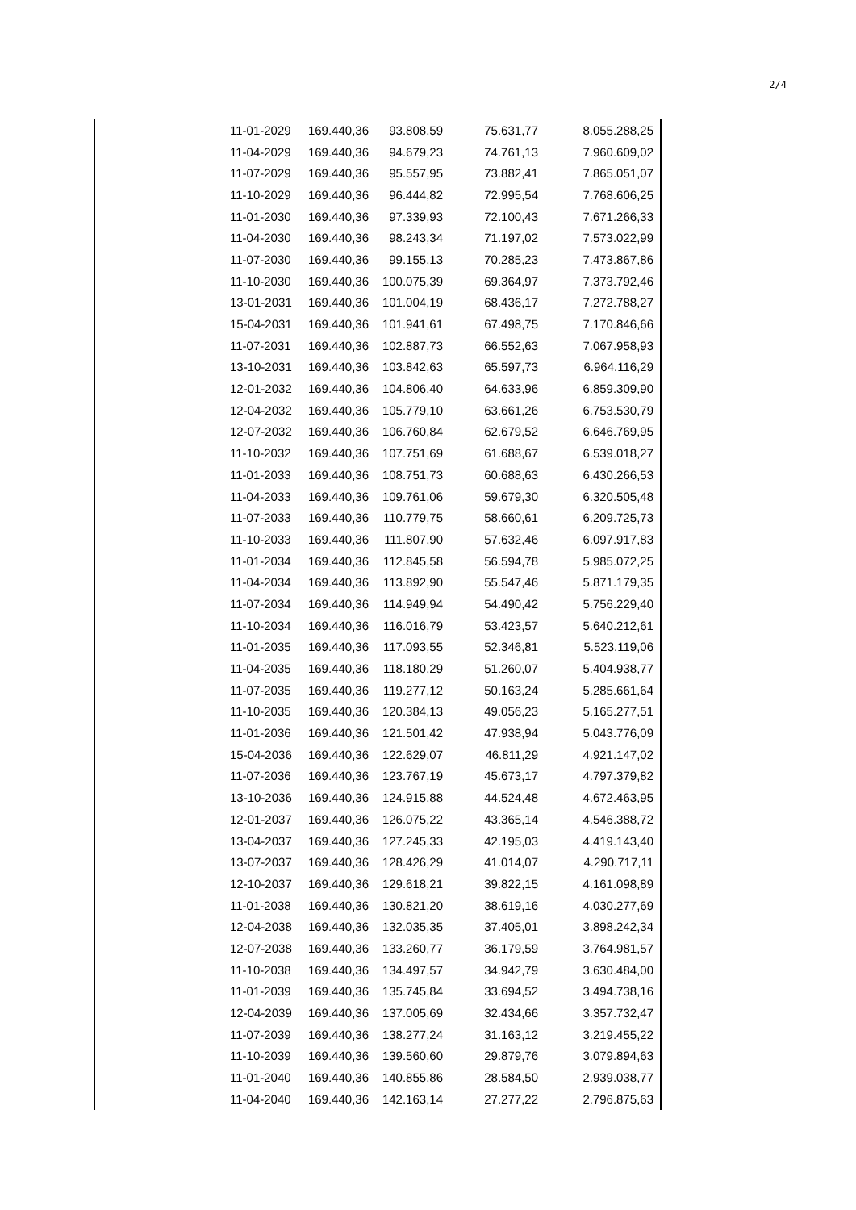2/4
| 11-01-2029 | 169.440,36 | 93.808,59 | 75.631,77 | 8.055.288,25 |
| 11-04-2029 | 169.440,36 | 94.679,23 | 74.761,13 | 7.960.609,02 |
| 11-07-2029 | 169.440,36 | 95.557,95 | 73.882,41 | 7.865.051,07 |
| 11-10-2029 | 169.440,36 | 96.444,82 | 72.995,54 | 7.768.606,25 |
| 11-01-2030 | 169.440,36 | 97.339,93 | 72.100,43 | 7.671.266,33 |
| 11-04-2030 | 169.440,36 | 98.243,34 | 71.197,02 | 7.573.022,99 |
| 11-07-2030 | 169.440,36 | 99.155,13 | 70.285,23 | 7.473.867,86 |
| 11-10-2030 | 169.440,36 | 100.075,39 | 69.364,97 | 7.373.792,46 |
| 13-01-2031 | 169.440,36 | 101.004,19 | 68.436,17 | 7.272.788,27 |
| 15-04-2031 | 169.440,36 | 101.941,61 | 67.498,75 | 7.170.846,66 |
| 11-07-2031 | 169.440,36 | 102.887,73 | 66.552,63 | 7.067.958,93 |
| 13-10-2031 | 169.440,36 | 103.842,63 | 65.597,73 | 6.964.116,29 |
| 12-01-2032 | 169.440,36 | 104.806,40 | 64.633,96 | 6.859.309,90 |
| 12-04-2032 | 169.440,36 | 105.779,10 | 63.661,26 | 6.753.530,79 |
| 12-07-2032 | 169.440,36 | 106.760,84 | 62.679,52 | 6.646.769,95 |
| 11-10-2032 | 169.440,36 | 107.751,69 | 61.688,67 | 6.539.018,27 |
| 11-01-2033 | 169.440,36 | 108.751,73 | 60.688,63 | 6.430.266,53 |
| 11-04-2033 | 169.440,36 | 109.761,06 | 59.679,30 | 6.320.505,48 |
| 11-07-2033 | 169.440,36 | 110.779,75 | 58.660,61 | 6.209.725,73 |
| 11-10-2033 | 169.440,36 | 111.807,90 | 57.632,46 | 6.097.917,83 |
| 11-01-2034 | 169.440,36 | 112.845,58 | 56.594,78 | 5.985.072,25 |
| 11-04-2034 | 169.440,36 | 113.892,90 | 55.547,46 | 5.871.179,35 |
| 11-07-2034 | 169.440,36 | 114.949,94 | 54.490,42 | 5.756.229,40 |
| 11-10-2034 | 169.440,36 | 116.016,79 | 53.423,57 | 5.640.212,61 |
| 11-01-2035 | 169.440,36 | 117.093,55 | 52.346,81 | 5.523.119,06 |
| 11-04-2035 | 169.440,36 | 118.180,29 | 51.260,07 | 5.404.938,77 |
| 11-07-2035 | 169.440,36 | 119.277,12 | 50.163,24 | 5.285.661,64 |
| 11-10-2035 | 169.440,36 | 120.384,13 | 49.056,23 | 5.165.277,51 |
| 11-01-2036 | 169.440,36 | 121.501,42 | 47.938,94 | 5.043.776,09 |
| 15-04-2036 | 169.440,36 | 122.629,07 | 46.811,29 | 4.921.147,02 |
| 11-07-2036 | 169.440,36 | 123.767,19 | 45.673,17 | 4.797.379,82 |
| 13-10-2036 | 169.440,36 | 124.915,88 | 44.524,48 | 4.672.463,95 |
| 12-01-2037 | 169.440,36 | 126.075,22 | 43.365,14 | 4.546.388,72 |
| 13-04-2037 | 169.440,36 | 127.245,33 | 42.195,03 | 4.419.143,40 |
| 13-07-2037 | 169.440,36 | 128.426,29 | 41.014,07 | 4.290.717,11 |
| 12-10-2037 | 169.440,36 | 129.618,21 | 39.822,15 | 4.161.098,89 |
| 11-01-2038 | 169.440,36 | 130.821,20 | 38.619,16 | 4.030.277,69 |
| 12-04-2038 | 169.440,36 | 132.035,35 | 37.405,01 | 3.898.242,34 |
| 12-07-2038 | 169.440,36 | 133.260,77 | 36.179,59 | 3.764.981,57 |
| 11-10-2038 | 169.440,36 | 134.497,57 | 34.942,79 | 3.630.484,00 |
| 11-01-2039 | 169.440,36 | 135.745,84 | 33.694,52 | 3.494.738,16 |
| 12-04-2039 | 169.440,36 | 137.005,69 | 32.434,66 | 3.357.732,47 |
| 11-07-2039 | 169.440,36 | 138.277,24 | 31.163,12 | 3.219.455,22 |
| 11-10-2039 | 169.440,36 | 139.560,60 | 29.879,76 | 3.079.894,63 |
| 11-01-2040 | 169.440,36 | 140.855,86 | 28.584,50 | 2.939.038,77 |
| 11-04-2040 | 169.440,36 | 142.163,14 | 27.277,22 | 2.796.875,63 |